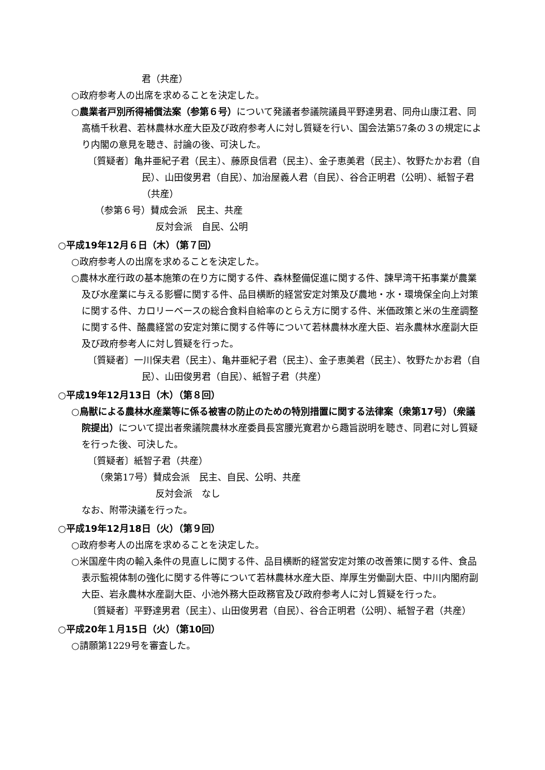君（共産）
○政府参考人の出席を求めることを決定した。
○農業者戸別所得補償法案（参第６号）について発議者参議院議員平野達男君、同舟山康江君、同高橋千秋君、若林農林水産大臣及び政府参考人に対し質疑を行い、国会法第57条の３の規定により内閣の意見を聴き、討論の後、可決した。
〔質疑者〕亀井亜紀子君（民主）、藤原良信君（民主）、金子恵美君（民主）、牧野たかお君（自民）、山田俊男君（自民）、加治屋義人君（自民）、谷合正明君（公明）、紙智子君（共産）
（参第６号）賛成会派　民主、共産
反対会派　自民、公明
○平成19年12月６日（木）（第７回）
○政府参考人の出席を求めることを決定した。
○農林水産行政の基本施策の在り方に関する件、森林整備促進に関する件、諫早湾干拓事業が農業及び水産業に与える影響に関する件、品目横断的経営安定対策及び農地・水・環境保全向上対策に関する件、カロリーベースの総合食料自給率のとらえ方に関する件、米価政策と米の生産調整に関する件、酪農経営の安定対策に関する件等について若林農林水産大臣、岩永農林水産副大臣及び政府参考人に対し質疑を行った。
〔質疑者〕一川保夫君（民主）、亀井亜紀子君（民主）、金子恵美君（民主）、牧野たかお君（自民）、山田俊男君（自民）、紙智子君（共産）
○平成19年12月13日（木）（第８回）
○鳥獣による農林水産業等に係る被害の防止のための特別措置に関する法律案（衆第17号）（衆議院提出）について提出者衆議院農林水産委員長宮腰光寛君から趣旨説明を聴き、同君に対し質疑を行った後、可決した。
〔質疑者〕紙智子君（共産）
（衆第17号）賛成会派　民主、自民、公明、共産
反対会派　なし
なお、附帯決議を行った。
○平成19年12月18日（火）（第９回）
○政府参考人の出席を求めることを決定した。
○米国産牛肉の輸入条件の見直しに関する件、品目横断的経営安定対策の改善策に関する件、食品表示監視体制の強化に関する件等について若林農林水産大臣、岸厚生労働副大臣、中川内閣府副大臣、岩永農林水産副大臣、小池外務大臣政務官及び政府参考人に対し質疑を行った。
〔質疑者〕平野達男君（民主）、山田俊男君（自民）、谷合正明君（公明）、紙智子君（共産）
○平成20年１月15日（火）（第10回）
○請願第1229号を審査した。